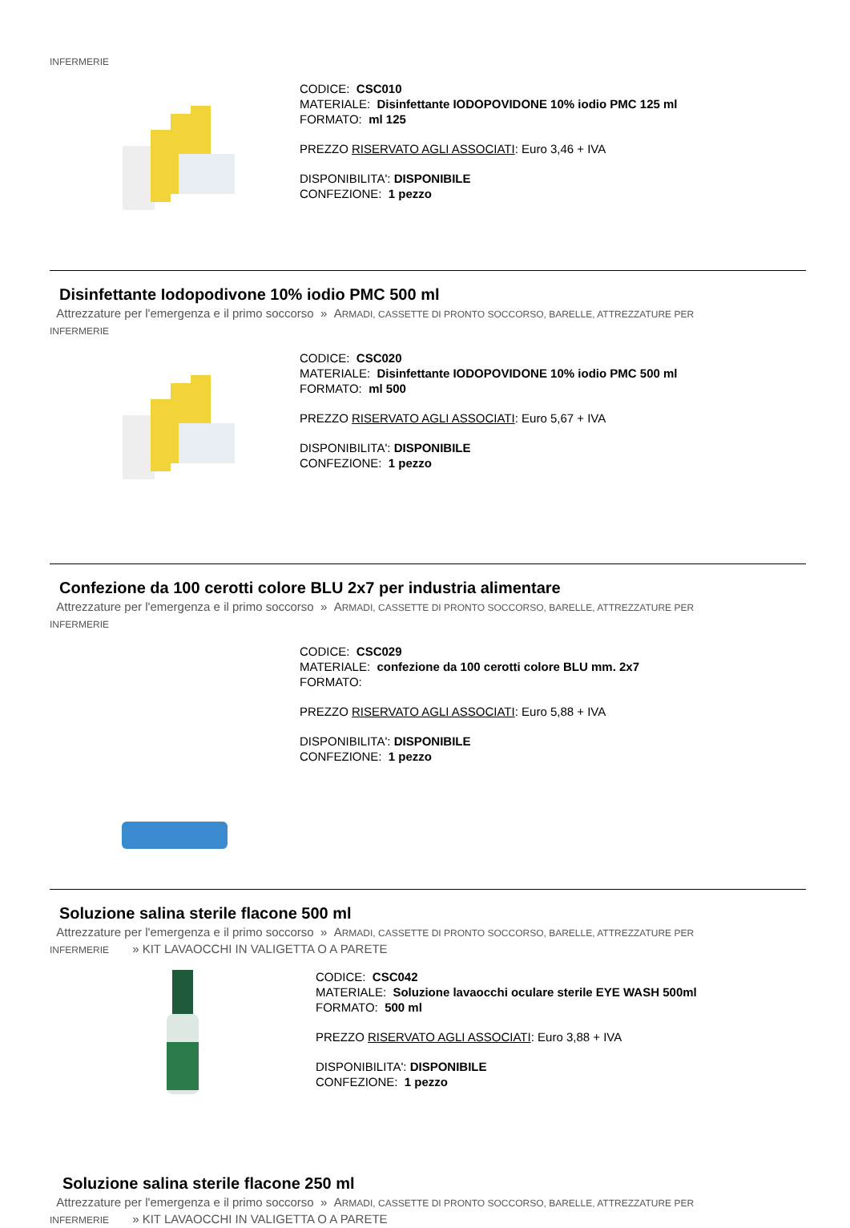INFERMERIE
CODICE: CSC010
MATERIALE: Disinfettante IODOPOVIDONE 10% iodio PMC 125 ml
FORMATO: ml 125
PREZZO RISERVATO AGLI ASSOCIATI: Euro 3,46 + IVA
DISPONIBILITA': DISPONIBILE
CONFEZIONE: 1 pezzo
Disinfettante Iodopodivone 10% iodio PMC 500 ml
Attrezzature per l'emergenza e il primo soccorso » ARMADI, CASSETTE DI PRONTO SOCCORSO, BARELLE, ATTREZZATURE PER
INFERMERIE
CODICE: CSC020
MATERIALE: Disinfettante IODOPOVIDONE 10% iodio PMC 500 ml
FORMATO: ml 500
PREZZO RISERVATO AGLI ASSOCIATI: Euro 5,67 + IVA
DISPONIBILITA': DISPONIBILE
CONFEZIONE: 1 pezzo
Confezione da 100 cerotti colore BLU 2x7 per industria alimentare
Attrezzature per l'emergenza e il primo soccorso » ARMADI, CASSETTE DI PRONTO SOCCORSO, BARELLE, ATTREZZATURE PER
INFERMERIE
CODICE: CSC029
MATERIALE: confezione da 100 cerotti colore BLU mm. 2x7
FORMATO:
PREZZO RISERVATO AGLI ASSOCIATI: Euro 5,88 + IVA
DISPONIBILITA': DISPONIBILE
CONFEZIONE: 1 pezzo
Soluzione salina sterile flacone 500 ml
Attrezzature per l'emergenza e il primo soccorso » ARMADI, CASSETTE DI PRONTO SOCCORSO, BARELLE, ATTREZZATURE PER
INFERMERIE » KIT LAVAOCCHI IN VALIGETTA O A PARETE
CODICE: CSC042
MATERIALE: Soluzione lavaocchi oculare sterile EYE WASH 500ml
FORMATO: 500 ml
PREZZO RISERVATO AGLI ASSOCIATI: Euro 3,88 + IVA
DISPONIBILITA': DISPONIBILE
CONFEZIONE: 1 pezzo
Soluzione salina sterile flacone 250 ml
Attrezzature per l'emergenza e il primo soccorso » ARMADI, CASSETTE DI PRONTO SOCCORSO, BARELLE, ATTREZZATURE PER
INFERMERIE » KIT LAVAOCCHI IN VALIGETTA O A PARETE